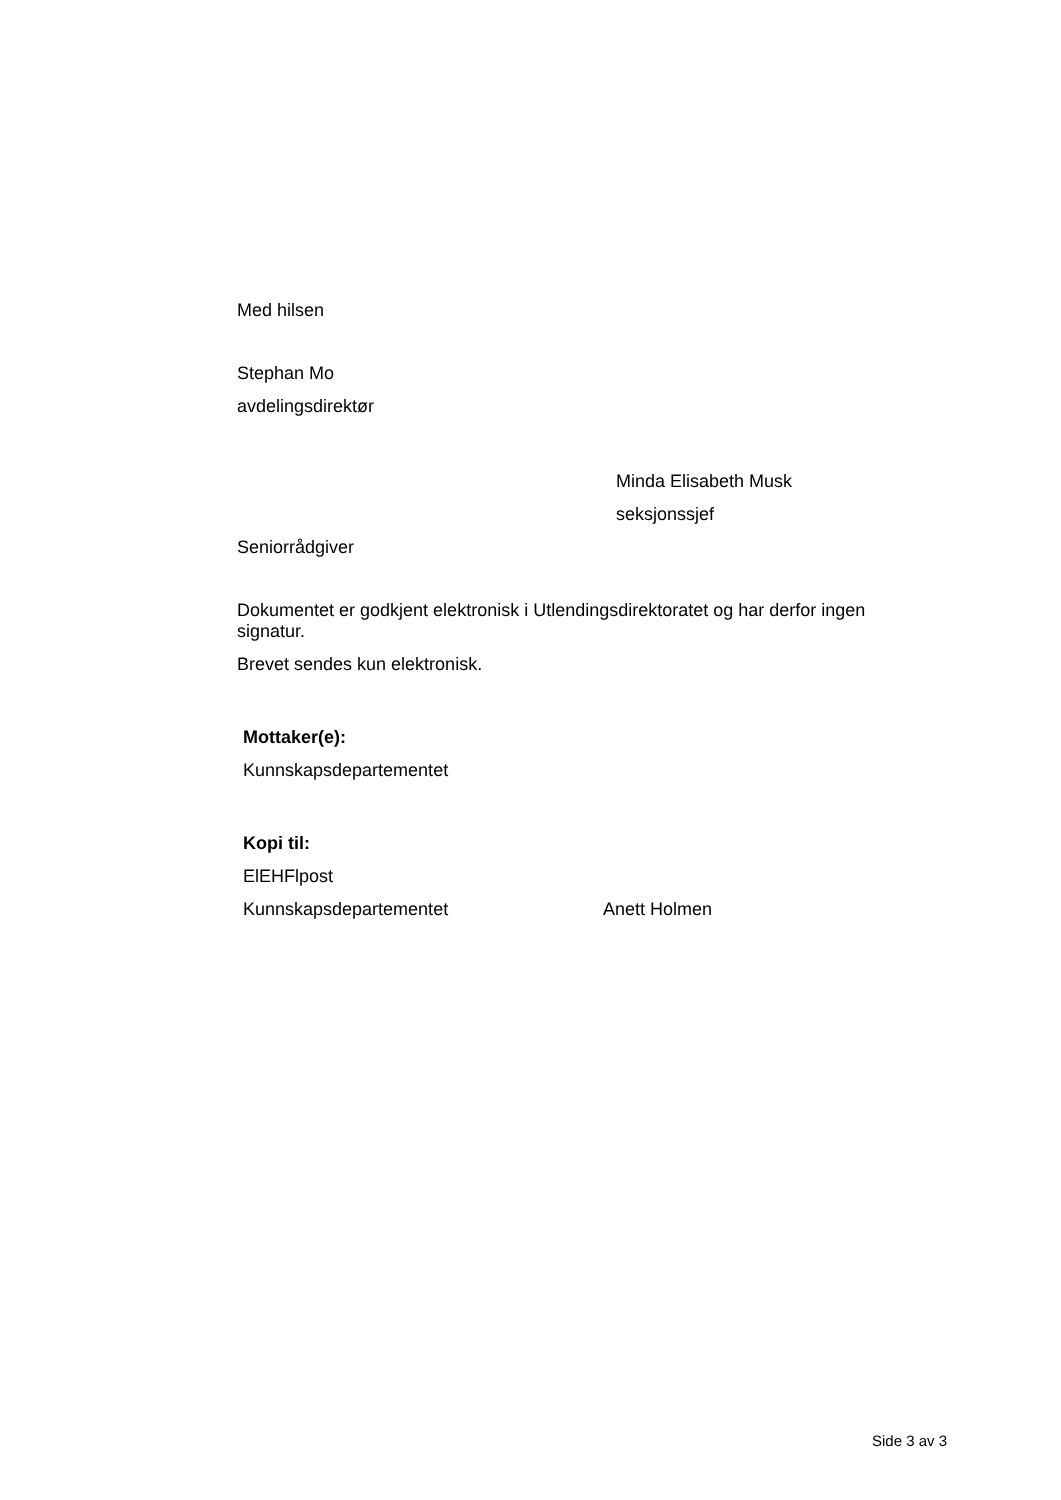Med hilsen
Stephan Mo
avdelingsdirektør
Minda Elisabeth Musk
seksjonssjef
Seniorrådgiver
Dokumentet er godkjent elektronisk i Utlendingsdirektoratet og har derfor ingen signatur.
Brevet sendes kun elektronisk.
Mottaker(e):
Kunnskapsdepartementet
Kopi til:
ElEHFlpost
Kunnskapsdepartementet Anett Holmen
Side 3 av 3